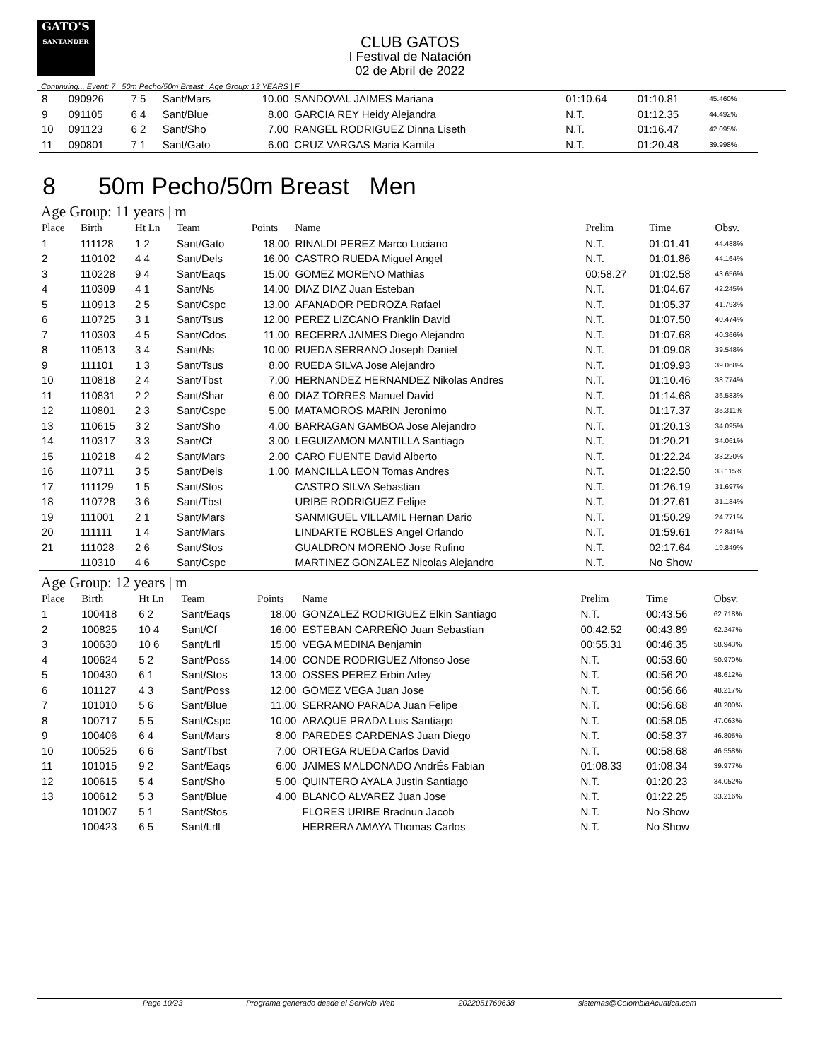GATO'S
SANTANDER
CLUB GATOS
I Festival de Natación
02 de Abril de 2022
Continuing... Event: 7 50m Pecho/50m Breast Age Group: 13 YEARS | F
| 8 | 090926 | 7 5 | Sant/Mars | 10.00 | SANDOVAL JAIMES Mariana | 01:10.64 | 01:10.81 | 45.460% |
| 9 | 091105 | 6 4 | Sant/Blue | 8.00 | GARCIA REY Heidy Alejandra | N.T. | 01:12.35 | 44.492% |
| 10 | 091123 | 6 2 | Sant/Sho | 7.00 | RANGEL RODRIGUEZ Dinna Liseth | N.T. | 01:16.47 | 42.095% |
| 11 | 090801 | 7 1 | Sant/Gato | 6.00 | CRUZ VARGAS Maria Kamila | N.T. | 01:20.48 | 39.998% |
8 50m Pecho/50m Breast Men
Age Group: 11 years | m
| Place | Birth | Ht Ln | Team | Points | Name | Prelim | Time | Obsv. |
| --- | --- | --- | --- | --- | --- | --- | --- | --- |
| 1 | 111128 | 1 2 | Sant/Gato | 18.00 | RINALDI PEREZ Marco Luciano | N.T. | 01:01.41 | 44.488% |
| 2 | 110102 | 4 4 | Sant/Dels | 16.00 | CASTRO RUEDA Miguel Angel | N.T. | 01:01.86 | 44.164% |
| 3 | 110228 | 9 4 | Sant/Eaqs | 15.00 | GOMEZ MORENO Mathias | 00:58.27 | 01:02.58 | 43.656% |
| 4 | 110309 | 4 1 | Sant/Ns | 14.00 | DIAZ DIAZ Juan Esteban | N.T. | 01:04.67 | 42.245% |
| 5 | 110913 | 2 5 | Sant/Cspc | 13.00 | AFANADOR PEDROZA Rafael | N.T. | 01:05.37 | 41.793% |
| 6 | 110725 | 3 1 | Sant/Tsus | 12.00 | PEREZ LIZCANO Franklin David | N.T. | 01:07.50 | 40.474% |
| 7 | 110303 | 4 5 | Sant/Cdos | 11.00 | BECERRA JAIMES Diego Alejandro | N.T. | 01:07.68 | 40.366% |
| 8 | 110513 | 3 4 | Sant/Ns | 10.00 | RUEDA SERRANO Joseph Daniel | N.T. | 01:09.08 | 39.548% |
| 9 | 111101 | 1 3 | Sant/Tsus | 8.00 | RUEDA SILVA Jose Alejandro | N.T. | 01:09.93 | 39.068% |
| 10 | 110818 | 2 4 | Sant/Tbst | 7.00 | HERNANDEZ HERNANDEZ Nikolas Andres | N.T. | 01:10.46 | 38.774% |
| 11 | 110831 | 2 2 | Sant/Shar | 6.00 | DIAZ TORRES Manuel David | N.T. | 01:14.68 | 36.583% |
| 12 | 110801 | 2 3 | Sant/Cspc | 5.00 | MATAMOROS MARIN Jeronimo | N.T. | 01:17.37 | 35.311% |
| 13 | 110615 | 3 2 | Sant/Sho | 4.00 | BARRAGAN GAMBOA Jose Alejandro | N.T. | 01:20.13 | 34.095% |
| 14 | 110317 | 3 3 | Sant/Cf | 3.00 | LEGUIZAMON MANTILLA Santiago | N.T. | 01:20.21 | 34.061% |
| 15 | 110218 | 4 2 | Sant/Mars | 2.00 | CARO FUENTE David Alberto | N.T. | 01:22.24 | 33.220% |
| 16 | 110711 | 3 5 | Sant/Dels | 1.00 | MANCILLA LEON Tomas Andres | N.T. | 01:22.50 | 33.115% |
| 17 | 111129 | 1 5 | Sant/Stos | | CASTRO SILVA Sebastian | N.T. | 01:26.19 | 31.697% |
| 18 | 110728 | 3 6 | Sant/Tbst | | URIBE RODRIGUEZ Felipe | N.T. | 01:27.61 | 31.184% |
| 19 | 111001 | 2 1 | Sant/Mars | | SANMIGUEL VILLAMIL Hernan Dario | N.T. | 01:50.29 | 24.771% |
| 20 | 111111 | 1 4 | Sant/Mars | | LINDARTE ROBLES Angel Orlando | N.T. | 01:59.61 | 22.841% |
| 21 | 111028 | 2 6 | Sant/Stos | | GUALDRON MORENO Jose Rufino | N.T. | 02:17.64 | 19.849% |
| | 110310 | 4 6 | Sant/Cspc | | MARTINEZ GONZALEZ Nicolas Alejandro | N.T. | No Show | |
Age Group: 12 years | m
| Place | Birth | Ht Ln | Team | Points | Name | Prelim | Time | Obsv. |
| --- | --- | --- | --- | --- | --- | --- | --- | --- |
| 1 | 100418 | 6 2 | Sant/Eaqs | 18.00 | GONZALEZ RODRIGUEZ Elkin Santiago | N.T. | 00:43.56 | 62.718% |
| 2 | 100825 | 10 4 | Sant/Cf | 16.00 | ESTEBAN CARREÑO Juan Sebastian | 00:42.52 | 00:43.89 | 62.247% |
| 3 | 100630 | 10 6 | Sant/Lrll | 15.00 | VEGA MEDINA Benjamin | 00:55.31 | 00:46.35 | 58.943% |
| 4 | 100624 | 5 2 | Sant/Poss | 14.00 | CONDE RODRIGUEZ Alfonso Jose | N.T. | 00:53.60 | 50.970% |
| 5 | 100430 | 6 1 | Sant/Stos | 13.00 | OSSES PEREZ Erbin Arley | N.T. | 00:56.20 | 48.612% |
| 6 | 101127 | 4 3 | Sant/Poss | 12.00 | GOMEZ VEGA Juan Jose | N.T. | 00:56.66 | 48.217% |
| 7 | 101010 | 5 6 | Sant/Blue | 11.00 | SERRANO PARADA Juan Felipe | N.T. | 00:56.68 | 48.200% |
| 8 | 100717 | 5 5 | Sant/Cspc | 10.00 | ARAQUE PRADA Luis Santiago | N.T. | 00:58.05 | 47.063% |
| 9 | 100406 | 6 4 | Sant/Mars | 8.00 | PAREDES CARDENAS Juan Diego | N.T. | 00:58.37 | 46.805% |
| 10 | 100525 | 6 6 | Sant/Tbst | 7.00 | ORTEGA RUEDA Carlos David | N.T. | 00:58.68 | 46.558% |
| 11 | 101015 | 9 2 | Sant/Eaqs | 6.00 | JAIMES MALDONADO AndrÉs Fabian | 01:08.33 | 01:08.34 | 39.977% |
| 12 | 100615 | 5 4 | Sant/Sho | 5.00 | QUINTERO AYALA Justin Santiago | N.T. | 01:20.23 | 34.052% |
| 13 | 100612 | 5 3 | Sant/Blue | 4.00 | BLANCO ALVAREZ Juan Jose | N.T. | 01:22.25 | 33.216% |
| | 101007 | 5 1 | Sant/Stos | | FLORES URIBE Bradnun Jacob | N.T. | No Show | |
| | 100423 | 6 5 | Sant/Lrll | | HERRERA AMAYA Thomas Carlos | N.T. | No Show | |
Page 10/23 Programa generado desde el Servicio Web 2022051760638 sistemas@ColombiaAcuatica.com